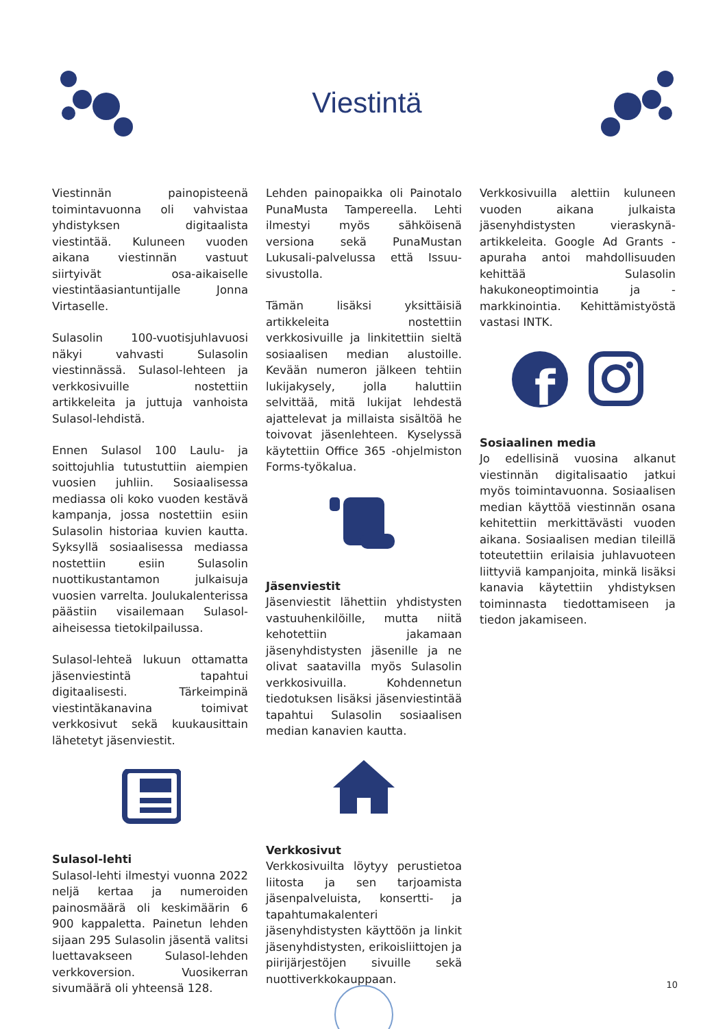Viestintä
Viestinnän painopisteenä toimintavuonna oli vahvistaa yhdistyksen digitaalista viestintää. Kuluneen vuoden aikana viestinnän vastuut siirtyivät osa-aikaiselle viestintäasiantuntijalle Jonna Virtaselle.
Sulasolin 100-vuotisjuhlavuosi näkyi vahvasti Sulasolin viestinnässä. Sulasol-lehteen ja verkkosivuille nostettiin artikkeleita ja juttuja vanhoista Sulasol-lehdistä.
Ennen Sulasol 100 Laulu- ja soittojuhlia tutustuttiin aiempien vuosien juhliin. Sosiaalisessa mediassa oli koko vuoden kestävä kampanja, jossa nostettiin esiin Sulasolin historiaa kuvien kautta. Syksyllä sosiaalisessa mediassa nostettiin esiin Sulasolin nuottikustantamon julkaisuja vuosien varrelta. Joulukalenterissa päästiin visailemaan Sulasol-aiheisessa tietokilpailussa.
Sulasol-lehteä lukuun ottamatta jäsenviestintä tapahtui digitaalisesti. Tärkeimpinä viestintäkanavina toimivat verkkosivut sekä kuukausittain lähetetyt jäsenviestit.
Sulasol-lehti
Sulasol-lehti ilmestyi vuonna 2022 neljä kertaa ja numeroiden painosmäärä oli keskimäärin 6 900 kappaletta. Painetun lehden sijaan 295 Sulasolin jäsentä valitsi luettavakseen Sulasol-lehden verkkoversion. Vuosikerran sivumäärä oli yhteensä 128.
Lehden painopaikka oli Painotalo PunaMusta Tampereella. Lehti ilmestyi myös sähköisenä versiona sekä PunaMustan Lukusali-palvelussa että Issuu-sivustolla.
Tämän lisäksi yksittäisiä artikkeleita nostettiin verkkosivuille ja linkitettiin sieltä sosiaalisen median alustoille. Kevään numeron jälkeen tehtiin lukijakysely, jolla haluttiin selvittää, mitä lukijat lehdestä ajattelevat ja millaista sisältöä he toivovat jäsenlehteen. Kyselyssä käytettiin Office 365 -ohjelmiston Forms-työkalua.
Jäsenviestit
Jäsenviestit lähettiin yhdistysten vastuuhenkilöille, mutta niitä kehotettiin jakamaan jäsenyhdistysten jäsenille ja ne olivat saatavilla myös Sulasolin verkkosivuilla. Kohdennetun tiedotuksen lisäksi jäsenviestintää tapahtui Sulasolin sosiaalisen median kanavien kautta.
Verkkosivut
Verkkosivuilta löytyy perustietoa liitosta ja sen tarjoamista jäsenpalveluista, konsertti- ja tapahtumakalenteri jäsenyhdistysten käyttöön ja linkit jäsenyhdistysten, erikoisliittojen ja piirijärjestöjen sivuille sekä nuottiverkkokauppaan.
Verkkosivuilla alettiin kuluneen vuoden aikana julkaista jäsenyhdistysten vieraskynä-artikkeleita. Google Ad Grants -apuraha antoi mahdollisuuden kehittää Sulasolin hakukoneoptimointia ja -markkinointia. Kehittämistyöstä vastasi INTK.
f
Sosiaalinen media
Jo edellisinä vuosina alkanut viestinnän digitalisaatio jatkui myös toimintavuonna. Sosiaalisen median käyttöä viestinnän osana kehitettiin merkittävästi vuoden aikana. Sosiaalisen median tileillä toteutettiin erilaisia juhlavuoteen liittyviä kampanjoita, minkä lisäksi kanavia käytettiin yhdistyksen toiminnasta tiedottamiseen ja tiedon jakamiseen.
10